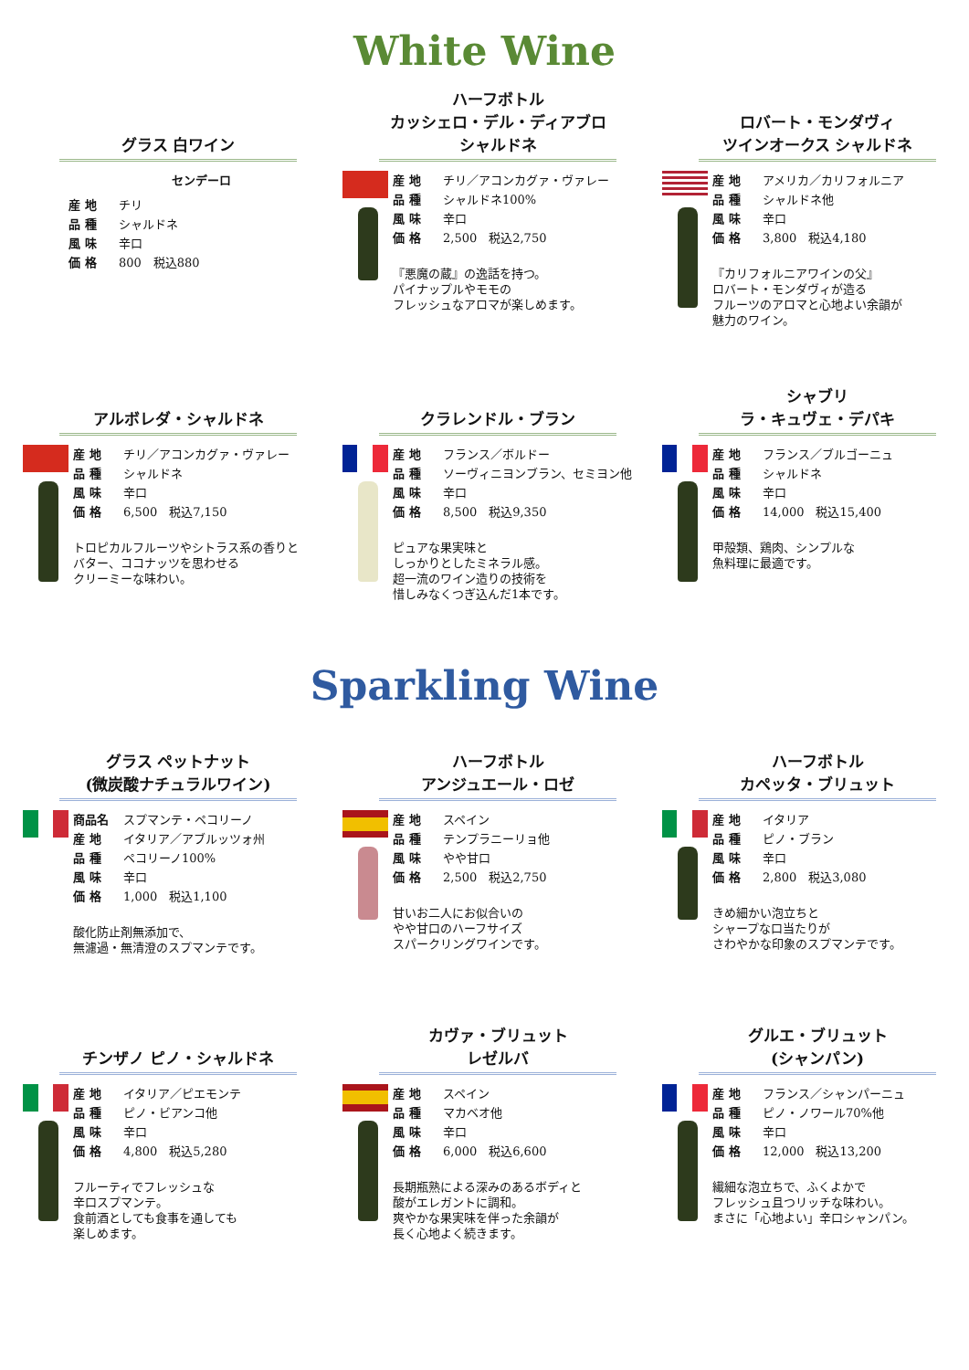White Wine
グラス 白ワイン
センデーロ
産 地 チリ
品 種 シャルドネ
風 味 辛口
価 格 800　税込880
ハーフボトル
カッシェロ・デル・ディアブロ
シャルドネ
産 地 チリ／アコンカグァ・ヴァレー
品 種 シャルドネ100%
風 味 辛口
価 格 2,500　税込2,750
『悪魔の蔵』の逸話を持つ。
パイナップルやモモの
フレッシュなアロマが楽しめます。
ロバート・モンダヴィ
ツインオークス シャルドネ
産 地 アメリカ／カリフォルニア
品 種 シャルドネ他
風 味 辛口
価 格 3,800　税込4,180
『カリフォルニアワインの父』
ロバート・モンダヴィが造る
フルーツのアロマと心地よい余韻が
魅力のワイン。
アルボレダ・シャルドネ
産 地 チリ／アコンカグァ・ヴァレー
品 種 シャルドネ
風 味 辛口
価 格 6,500　税込7,150
トロピカルフルーツやシトラス系の香りと
バター、ココナッツを思わせる
クリーミーな味わい。
クラレンドル・ブラン
産 地 フランス／ボルドー
品 種 ソーヴィニヨンブラン、セミヨン他
風 味 辛口
価 格 8,500　税込9,350
ピュアな果実味と
しっかりとしたミネラル感。
超一流のワイン造りの技術を
惜しみなくつぎ込んだ1本です。
シャブリ
ラ・キュヴェ・デパキ
産 地 フランス／ブルゴーニュ
品 種 シャルドネ
風 味 辛口
価 格 14,000　税込15,400
甲殻類、鶏肉、シンプルな
魚料理に最適です。
Sparkling Wine
グラス ペットナット
(微炭酸ナチュラルワイン)
商品名 スプマンテ・ペコリーノ
産 地 イタリア／アブルッツォ州
品 種 ペコリーノ100%
風 味 辛口
価 格 1,000　税込1,100
酸化防止剤無添加で、
無濾過・無清澄のスプマンテです。
ハーフボトル
アンジュエール・ロゼ
産 地 スペイン
品 種 テンプラニーリョ他
風 味 やや甘口
価 格 2,500　税込2,750
甘いお二人にお似合いの
やや甘口のハーフサイズ
スパークリングワインです。
ハーフボトル
カペッタ・ブリュット
産 地 イタリア
品 種 ピノ・ブラン
風 味 辛口
価 格 2,800　税込3,080
きめ細かい泡立ちと
シャープな口当たりが
さわやかな印象のスプマンテです。
チンザノ ピノ・シャルドネ
産 地 イタリア／ピエモンテ
品 種 ピノ・ビアンコ他
風 味 辛口
価 格 4,800　税込5,280
フルーティでフレッシュな
辛口スプマンテ。
食前酒としても食事を通しても
楽しめます。
カヴァ・ブリュット
レゼルバ
産 地 スペイン
品 種 マカベオ他
風 味 辛口
価 格 6,000　税込6,600
長期瓶熟による深みのあるボディと
酸がエレガントに調和。
爽やかな果実味を伴った余韻が
長く心地よく続きます。
グルエ・ブリュット
(シャンパン)
産 地 フランス／シャンパーニュ
品 種 ピノ・ノワール70%他
風 味 辛口
価 格 12,000　税込13,200
繊細な泡立ちで、ふくよかで
フレッシュ且つリッチな味わい。
まさに「心地よい」辛口シャンパン。